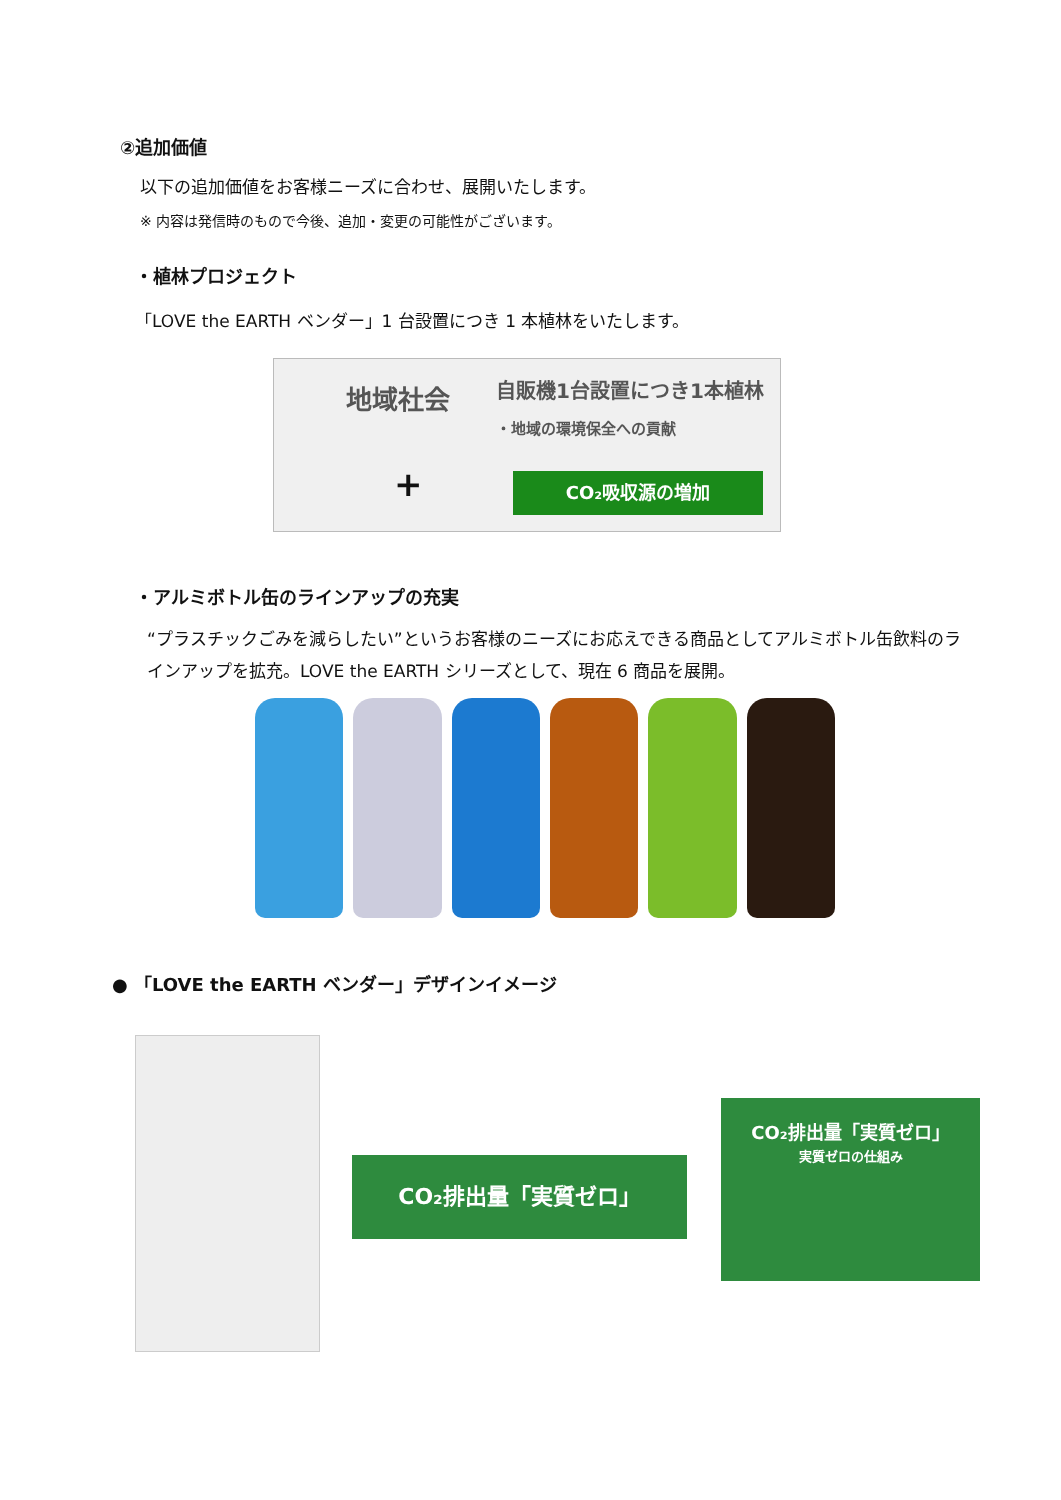②追加価値
以下の追加価値をお客様ニーズに合わせ、展開いたします。
※ 内容は発信時のもので今後、追加・変更の可能性がございます。
・植林プロジェクト
「LOVE the EARTH ベンダー」1 台設置につき 1 本植林をいたします。
地域社会 自販機1台設置につき1本植林
・地域の環境保全への貢献
+ CO₂吸収源の増加
・アルミボトル缶のラインアップの充実
“プラスチックごみを減らしたい”というお客様のニーズにお応えできる商品としてアルミボトル缶飲料のラインアップを拡充。LOVE the EARTH シリーズとして、現在 6 商品を展開。
● 「LOVE the EARTH ベンダー」デザインイメージ
CO₂排出量「実質ゼロ」
CO₂排出量「実質ゼロ」
実質ゼロの仕組み